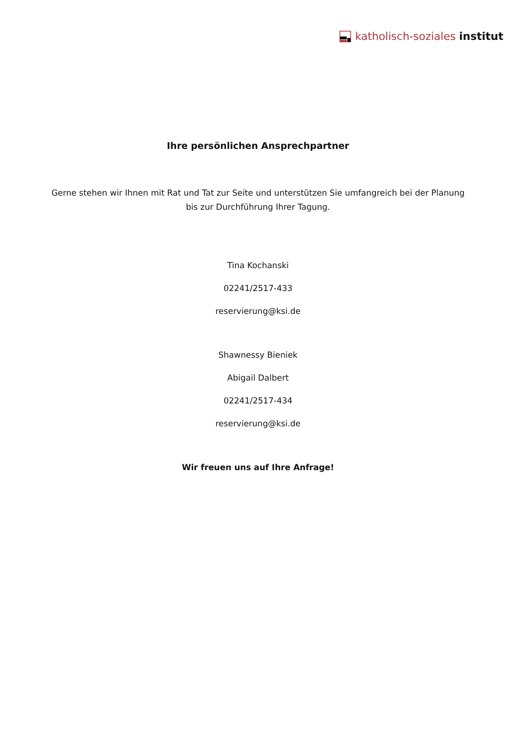katholisch-soziales institut
Ihre persönlichen Ansprechpartner
Gerne stehen wir Ihnen mit Rat und Tat zur Seite und unterstützen Sie umfangreich bei der Planung
bis zur Durchführung Ihrer Tagung.
Tina Kochanski
02241/2517-433
reservierung@ksi.de
Shawnessy Bieniek
Abigail Dalbert
02241/2517-434
reservierung@ksi.de
Wir freuen uns auf Ihre Anfrage!